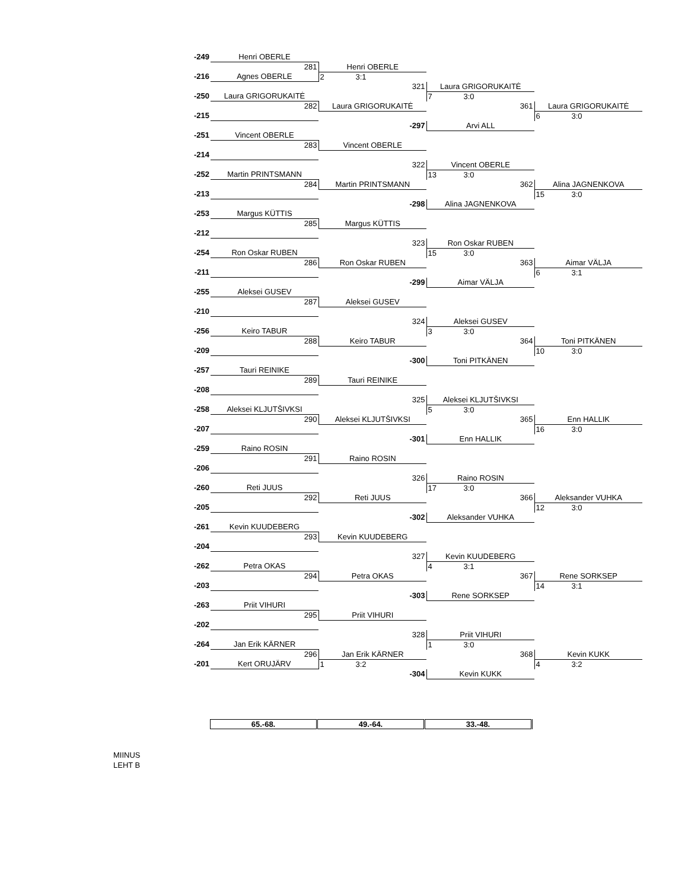| -249 | Henri OBERLE | | | |
| | 281 | Henri OBERLE | | |
| -216 | Agnes OBERLE | 2 3:1 | | |
| | | 321 | Laura GRIGORUKAITĖ | |
| -250 | Laura GRIGORUKAITĖ | | 7 3:0 | |
| | 282 | Laura GRIGORUKAITĖ | 361 | Laura GRIGORUKAITĖ |
| -215 | | | | 6 3:0 |
| | | -297 | Arvi ALL | |
| -251 | Vincent OBERLE | | | |
| | 283 | Vincent OBERLE | | |
| -214 | | | | |
| | | 322 | Vincent OBERLE | |
| -252 | Martin PRINTSMANN | | 13 3:0 | |
| | 284 | Martin PRINTSMANN | 362 | Alina JAGNENKOVA |
| -213 | | | | 15 3:0 |
| | | -298 | Alina JAGNENKOVA | |
| -253 | Margus KÜTTIS | | | |
| | 285 | Margus KÜTTIS | | |
| -212 | | | | |
| | | 323 | Ron Oskar RUBEN | |
| -254 | Ron Oskar RUBEN | | 15 3:0 | |
| | 286 | Ron Oskar RUBEN | 363 | Aimar VÄLJA |
| -211 | | | | 6 3:1 |
| | | -299 | Aimar VÄLJA | |
| -255 | Aleksei GUSEV | | | |
| | 287 | Aleksei GUSEV | | |
| -210 | | | | |
| | | 324 | Aleksei GUSEV | |
| -256 | Keiro TABUR | | 3 3:0 | |
| | 288 | Keiro TABUR | 364 | Toni PITKÄNEN |
| -209 | | | | 10 3:0 |
| | | -300 | Toni PITKÄNEN | |
| -257 | Tauri REINIKE | | | |
| | 289 | Tauri REINIKE | | |
| -208 | | | | |
| | | 325 | Aleksei KLJUTŠIVKSI | |
| -258 | Aleksei KLJUTŠIVKSI | | 5 3:0 | |
| | 290 | Aleksei KLJUTŠIVKSI | 365 | Enn HALLIK |
| -207 | | | | 16 3:0 |
| | | -301 | Enn HALLIK | |
| -259 | Raino ROSIN | | | |
| | 291 | Raino ROSIN | | |
| -206 | | | | |
| | | 326 | Raino ROSIN | |
| -260 | Reti JUUS | | 17 3:0 | |
| | 292 | Reti JUUS | 366 | Aleksander VUHKA |
| -205 | | | | 12 3:0 |
| | | -302 | Aleksander VUHKA | |
| -261 | Kevin KUUDEBERG | | | |
| | 293 | Kevin KUUDEBERG | | |
| -204 | | | | |
| | | 327 | Kevin KUUDEBERG | |
| -262 | Petra OKAS | | 4 3:1 | |
| | 294 | Petra OKAS | 367 | Rene SORKSEP |
| -203 | | | | 14 3:1 |
| | | -303 | Rene SORKSEP | |
| -263 | Priit VIHURI | | | |
| | 295 | Priit VIHURI | | |
| -202 | | | | |
| | | 328 | Priit VIHURI | |
| -264 | Jan Erik KÄRNER | | 1 3:0 | |
| | 296 | Jan Erik KÄRNER | 368 | Kevin KUKK |
| -201 | Kert ORUJÄRV | 1 3:2 | | 4 3:2 |
| | | -304 | Kevin KUKK | |
| 65.-68. | 49.-64. | 33.-48. |
MIINUS
LEHT B